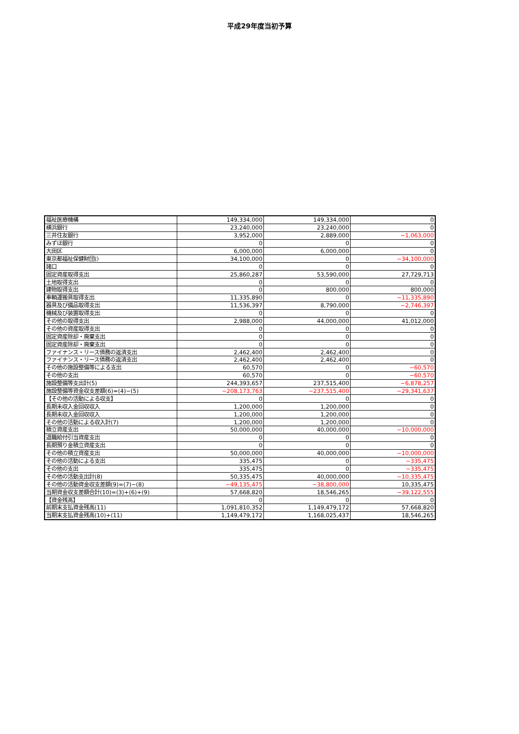平成29年度当初予算
| 福祉医療機構 | 149,334,000 | 149,334,000 | 0 |
| 横浜銀行 | 23,240,000 | 23,240,000 | 0 |
| 三井住友銀行 | 3,952,000 | 2,889,000 | −1,063,000 |
| みずほ銀行 | 0 | 0 | 0 |
| 大田区 | 6,000,000 | 6,000,000 | 0 |
| 東京都福祉保健財団(ｼ | 34,100,000 | 0 | −34,100,000 |
| 諸口 | 0 | 0 | 0 |
| 固定資産取得支出 | 25,860,287 | 53,590,000 | 27,729,713 |
| 土地取得支出 | 0 | 0 | 0 |
| 建物取得支出 | 0 | 800,000 | 800,000 |
| 車輌運搬具取得支出 | 11,335,890 | 0 | −11,335,890 |
| 器具及び備品取得支出 | 11,536,397 | 8,790,000 | −2,746,397 |
| 機械及び装置取得支出 | 0 | 0 | 0 |
| その他の取得支出 | 2,988,000 | 44,000,000 | 41,012,000 |
| その他の資産取得支出 | 0 | 0 | 0 |
| 固定資産除却・廃棄支出 | 0 | 0 | 0 |
| 固定資産除却・廃棄支出 | 0 | 0 | 0 |
| ファイナンス・リース債務の返済支出 | 2,462,400 | 2,462,400 | 0 |
| ファイナンス・リース債務の返済支出 | 2,462,400 | 2,462,400 | 0 |
| その他の施設整備等による支出 | 60,570 | 0 | −60,570 |
| その他の支出 | 60,570 | 0 | −60,570 |
| 施設整備等支出計(5) | 244,393,657 | 237,515,400 | −6,878,257 |
| 施設整備等資金収支差額(6)=(4)−(5) | −208,173,763 | −237,515,400 | −29,341,637 |
| 【その他の活動による収支】 | 0 | 0 | 0 |
| 長期未収入金回収収入 | 1,200,000 | 1,200,000 | 0 |
| 長期未収入金回収収入 | 1,200,000 | 1,200,000 | 0 |
| その他の活動による収入計(7) | 1,200,000 | 1,200,000 | 0 |
| 積立資産支出 | 50,000,000 | 40,000,000 | −10,000,000 |
| 退職給付引当資産支出 | 0 | 0 | 0 |
| 長期預り金積立資産支出 | 0 | 0 | 0 |
| その他の積立資産支出 | 50,000,000 | 40,000,000 | −10,000,000 |
| その他の活動による支出 | 335,475 | 0 | −335,475 |
| その他の支出 | 335,475 | 0 | −335,475 |
| その他の活動支出計(8) | 50,335,475 | 40,000,000 | −10,335,475 |
| その他の活動資金収支差額(9)=(7)−(8) | −49,135,475 | −38,800,000 | 10,335,475 |
| 当期資金収支差額合計(10)=(3)+(6)+(9) | 57,668,820 | 18,546,265 | −39,122,555 |
| 【資金残高】 | 0 | 0 | 0 |
| 前期末支払資金残高(11) | 1,091,810,352 | 1,149,479,172 | 57,668,820 |
| 当期末支払資金残高(10)+(11) | 1,149,479,172 | 1,168,025,437 | 18,546,265 |